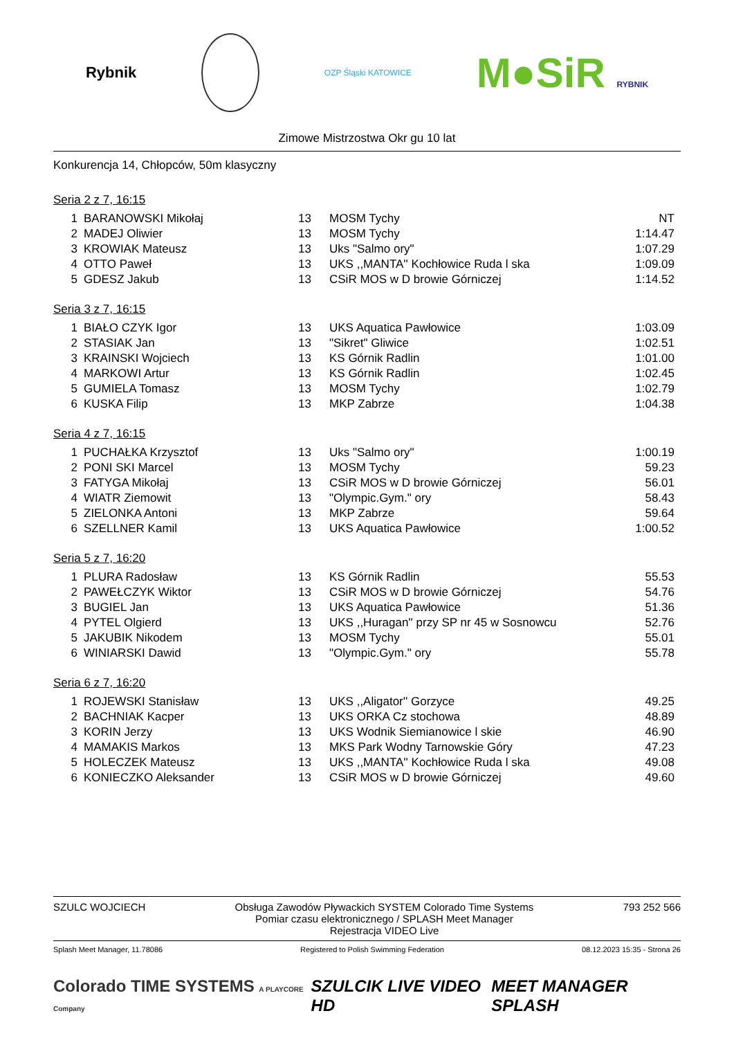Rybnik
OZP Śląski KATOWICE
M●SiR RYBNIK
Zimowe Mistrzostwa Okr gu 10 lat
Konkurencja 14, Chłopców, 50m klasyczny
Seria 2 z 7, 16:15
| 1 | BARANOWSKI Mikołaj | 13 | MOSM Tychy | NT |
| 2 | MADEJ Oliwier | 13 | MOSM Tychy | 1:14.47 |
| 3 | KROWIAK Mateusz | 13 | Uks "Salmo ory" | 1:07.29 |
| 4 | OTTO Paweł | 13 | UKS ,,MANTA'' Kochłowice Ruda l ska | 1:09.09 |
| 5 | GDESZ Jakub | 13 | CSiR MOS w D browie Górniczej | 1:14.52 |
Seria 3 z 7, 16:15
| 1 | BIAŁO CZYK Igor | 13 | UKS Aquatica Pawłowice | 1:03.09 |
| 2 | STASIAK Jan | 13 | "Sikret" Gliwice | 1:02.51 |
| 3 | KRAINSKI Wojciech | 13 | KS Górnik Radlin | 1:01.00 |
| 4 | MARKOWI Artur | 13 | KS Górnik Radlin | 1:02.45 |
| 5 | GUMIELA Tomasz | 13 | MOSM Tychy | 1:02.79 |
| 6 | KUSKA Filip | 13 | MKP Zabrze | 1:04.38 |
Seria 4 z 7, 16:15
| 1 | PUCHAŁKA Krzysztof | 13 | Uks "Salmo ory" | 1:00.19 |
| 2 | PONI SKI Marcel | 13 | MOSM Tychy | 59.23 |
| 3 | FATYGA Mikołaj | 13 | CSiR MOS w D browie Górniczej | 56.01 |
| 4 | WIATR Ziemowit | 13 | "Olympic.Gym." ory | 58.43 |
| 5 | ZIELONKA Antoni | 13 | MKP Zabrze | 59.64 |
| 6 | SZELLNER Kamil | 13 | UKS Aquatica Pawłowice | 1:00.52 |
Seria 5 z 7, 16:20
| 1 | PLURA Radosław | 13 | KS Górnik Radlin | 55.53 |
| 2 | PAWEŁCZYK Wiktor | 13 | CSiR MOS w D browie Górniczej | 54.76 |
| 3 | BUGIEL Jan | 13 | UKS Aquatica Pawłowice | 51.36 |
| 4 | PYTEL Olgierd | 13 | UKS ,,Huragan'' przy SP nr 45 w Sosnowcu | 52.76 |
| 5 | JAKUBIK Nikodem | 13 | MOSM Tychy | 55.01 |
| 6 | WINIARSKI Dawid | 13 | "Olympic.Gym." ory | 55.78 |
Seria 6 z 7, 16:20
| 1 | ROJEWSKI Stanisław | 13 | UKS ,,Aligator'' Gorzyce | 49.25 |
| 2 | BACHNIAK Kacper | 13 | UKS ORKA Cz stochowa | 48.89 |
| 3 | KORIN Jerzy | 13 | UKS Wodnik Siemianowice l skie | 46.90 |
| 4 | MAMAKIS Markos | 13 | MKS Park Wodny Tarnowskie Góry | 47.23 |
| 5 | HOLECZEK Mateusz | 13 | UKS ,,MANTA'' Kochłowice Ruda l ska | 49.08 |
| 6 | KONIECZKO Aleksander | 13 | CSiR MOS w D browie Górniczej | 49.60 |
SZULC WOJCIECH Obsługa Zawodów Pływackich SYSTEM Colorado Time Systems
Pomiar czasu elektronicznego / SPLASH Meet Manager
Rejestracja VIDEO Live
793 252 566
Splash Meet Manager, 11.78086 Registered to Polish Swimming Federation
08.12.2023 15:35 - Strona 26
Colorado TIME SYSTEMS A PLAYCORE Company
SZULCIK LIVE VIDEO HD MEET MANAGER SPLASH